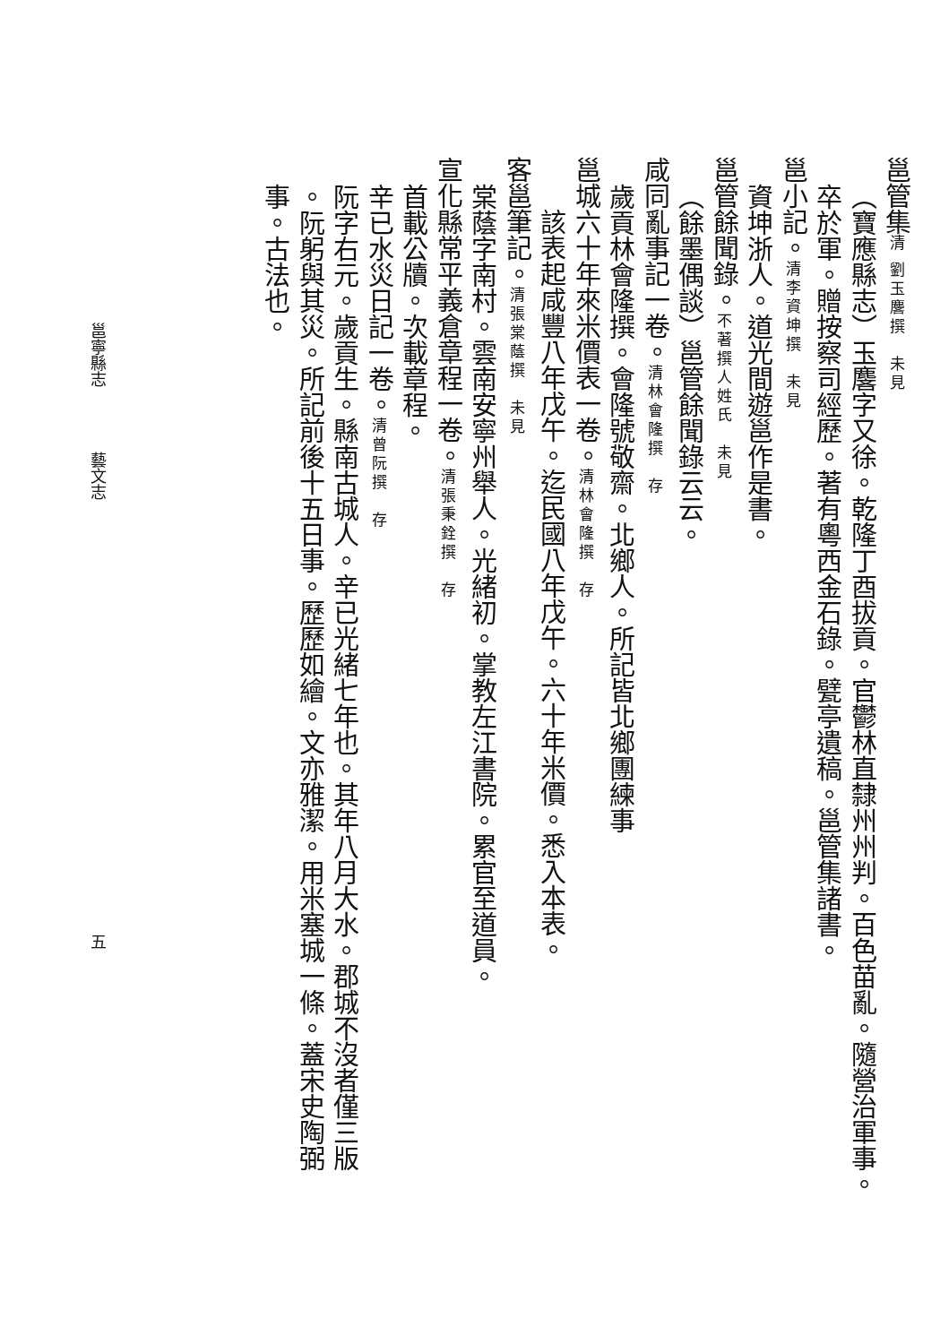邕管集清 劉玉麐撰　未見
（寶應縣志）玉麐字又徐。乾隆丁酉拔貢。官鬱林直隸州州判。百色苗亂。隨營治軍事。
卒於軍。贈按察司經歷。著有粵西金石錄。甓亭遺稿。邕管集諸書。
邕小記。清李資坤撰　未見
資坤浙人。道光間遊邕作是書。
邕管餘聞錄。不著撰人姓氏　未見
（餘墨偶談）邕管餘聞錄云云。
咸同亂事記一卷。清林會隆撰　存
歲貢林會隆撰。會隆號敬齋。北鄉人。所記皆北鄉團練事
邕城六十年來米價表一卷。清林會隆撰　存
該表起咸豐八年戊午。迄民國八年戊午。六十年米價。悉入本表。
客邕筆記。清張棠蔭撰　未見
棠蔭字南村。雲南安寧州舉人。光緒初。掌教左江書院。累官至道員。
宣化縣常平義倉章程一卷。清張秉銓撰　存
首載公牘。次載章程。
辛已水災日記一卷。清曾阮撰　存
阮字右元。歲貢生。縣南古城人。辛已光緒七年也。其年八月大水。郡城不沒者僅三版
。阮躬與其災。所記前後十五日事。歷歷如繪。文亦雅潔。用米塞城一條。蓋宋史陶弼
事。古法也。
邕寧縣志　　　　藝文志 五